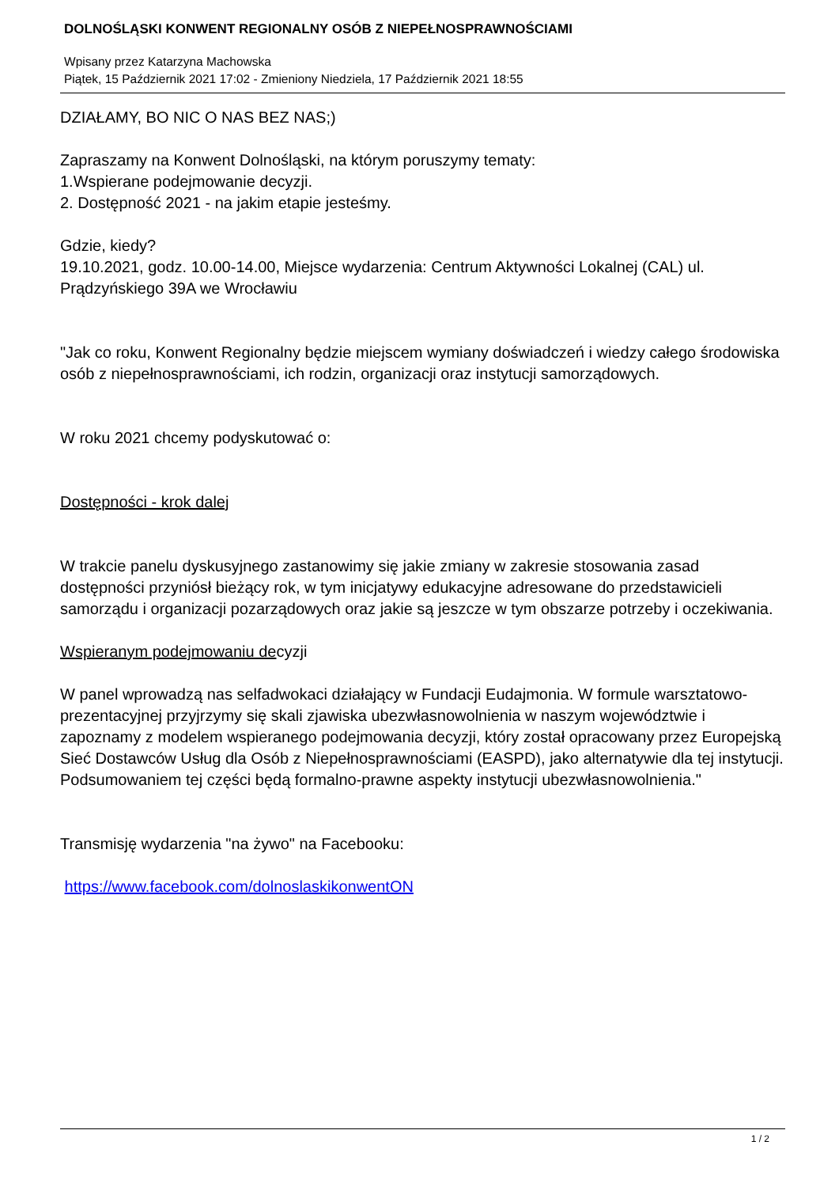DOLNOŚLĄSKI KONWENT REGIONALNY OSÓB Z NIEPEŁNOSPRAWNOŚCIAMI
Wpisany przez Katarzyna Machowska
Piątek, 15 Październik 2021 17:02 - Zmieniony Niedziela, 17 Październik 2021 18:55
DZIAŁAMY, BO NIC O NAS BEZ NAS;)
Zapraszamy na Konwent Dolnośląski, na którym poruszymy tematy:
1.Wspierane podejmowanie decyzji.
2. Dostępność 2021 - na jakim etapie jesteśmy.
Gdzie, kiedy?
19.10.2021, godz. 10.00-14.00, Miejsce wydarzenia: Centrum Aktywności Lokalnej (CAL) ul. Prądzyńskiego 39A we Wrocławiu
"Jak co roku, Konwent Regionalny będzie miejscem wymiany doświadczeń i wiedzy całego środowiska osób z niepełnosprawnościami, ich rodzin, organizacji oraz instytucji samorządowych.
W roku 2021 chcemy podyskutować o:
Dostępności - krok dalej
W trakcie panelu dyskusyjnego zastanowimy się jakie zmiany w zakresie stosowania zasad dostępności przyniósł bieżący rok, w tym inicjatywy edukacyjne adresowane do przedstawicieli samorządu i organizacji pozarządowych oraz jakie są jeszcze w tym obszarze potrzeby i oczekiwania.
Wspieranym podejmowaniu decyzji
W panel wprowadzą nas selfadwokaci działający w Fundacji Eudajmonia. W formule warsztatowo-prezentacyjnej przyjrzymy się skali zjawiska ubezwłasnowolnienia w naszym województwie i zapoznamy z modelem wspieranego podejmowania decyzji, który został opracowany przez Europejską Sieć Dostawców Usług dla Osób z Niepełnosprawnościami (EASPD), jako alternatywie dla tej instytucji. Podsumowaniem tej części będą formalno-prawne aspekty instytucji ubezwłasnowolnienia."
Transmisję wydarzenia "na żywo" na Facebooku:
https://www.facebook.com/dolnoslaskikonwentON
1 / 2